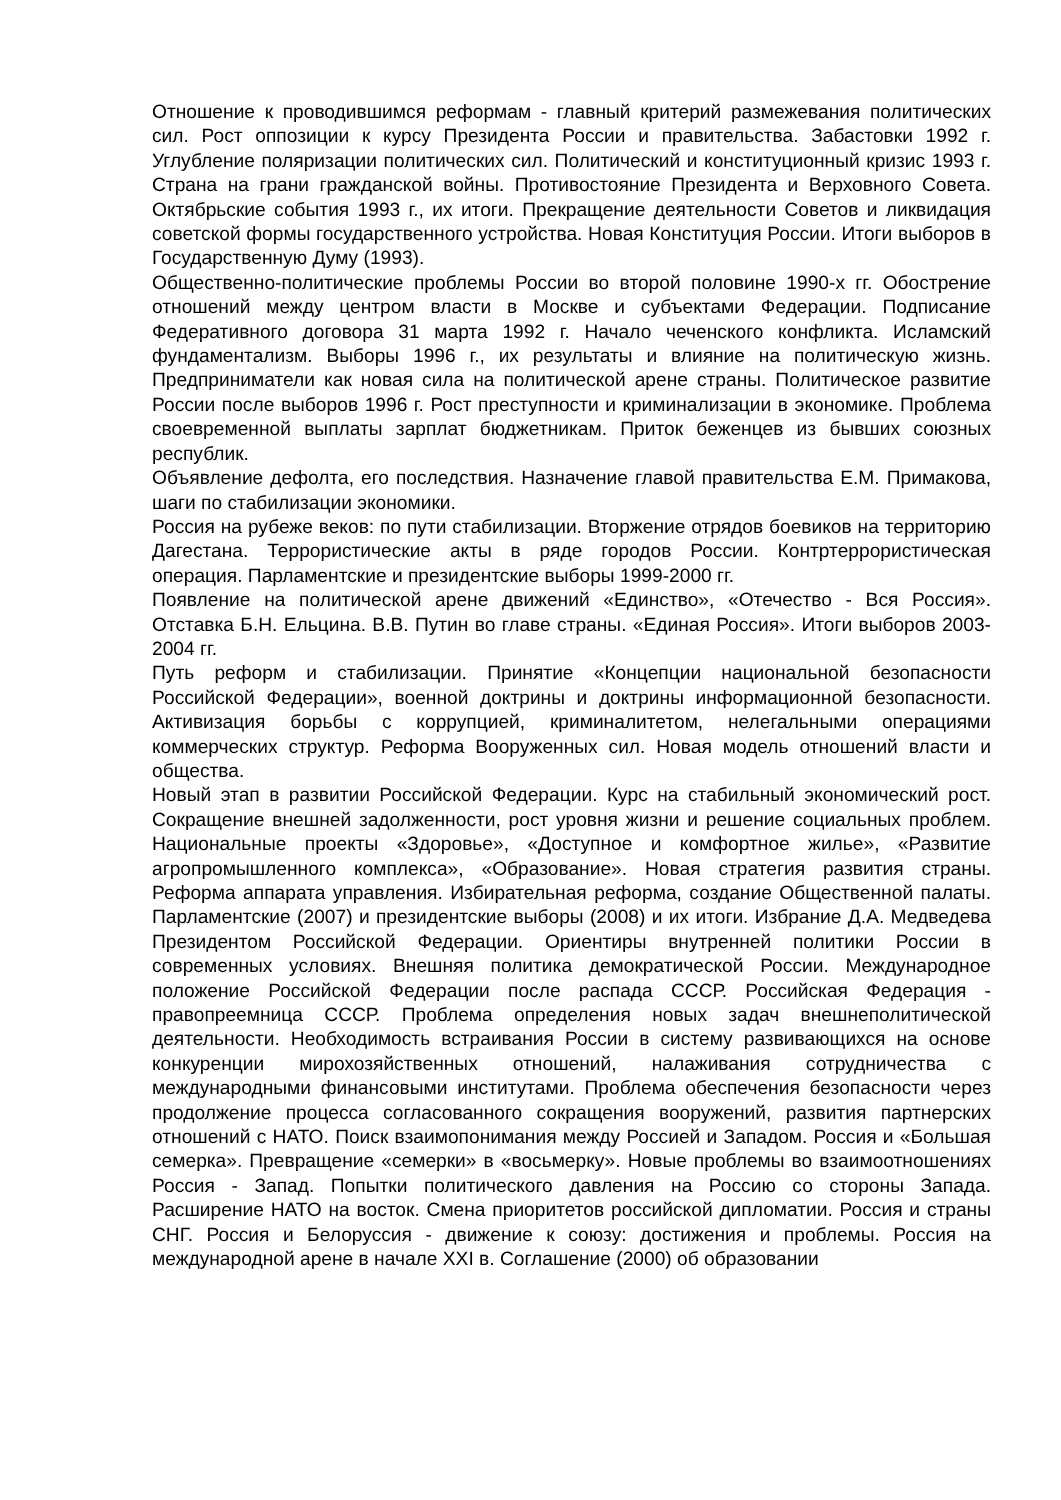Отношение к проводившимся реформам - главный критерий размежевания политических сил. Рост оппозиции к курсу Президента России и правительства. Забастовки 1992 г. Углубление поляризации политических сил. Политический и конституционный кризис 1993 г. Страна на грани гражданской войны. Противостояние Президента и Верховного Совета. Октябрьские события 1993 г., их итоги. Прекращение деятельности Советов и ликвидация советской формы государственного устройства. Новая Конституция России. Итоги выборов в Государственную Думу (1993).
Общественно-политические проблемы России во второй половине 1990-х гг. Обострение отношений между центром власти в Москве и субъектами Федерации. Подписание Федеративного договора 31 марта 1992 г. Начало чеченского конфликта. Исламский фундаментализм. Выборы 1996 г., их результаты и влияние на политическую жизнь. Предприниматели как новая сила на политической арене страны. Политическое развитие России после выборов 1996 г. Рост преступности и криминализации в экономике. Проблема своевременной выплаты зарплат бюджетникам. Приток беженцев из бывших союзных республик.
Объявление дефолта, его последствия. Назначение главой правительства Е.М. Примакова, шаги по стабилизации экономики.
Россия на рубеже веков: по пути стабилизации. Вторжение отрядов боевиков на территорию Дагестана. Террористические акты в ряде городов России. Контртеррористическая операция. Парламентские и президентские выборы 1999-2000 гг.
Появление на политической арене движений «Единство», «Отечество - Вся Россия». Отставка Б.Н. Ельцина. В.В. Путин во главе страны. «Единая Россия». Итоги выборов 2003-2004 гг.
Путь реформ и стабилизации. Принятие «Концепции национальной безопасности Российской Федерации», военной доктрины и доктрины информационной безопасности. Активизация борьбы с коррупцией, криминалитетом, нелегальными операциями коммерческих структур. Реформа Вооруженных сил. Новая модель отношений власти и общества.
Новый этап в развитии Российской Федерации. Курс на стабильный экономический рост. Сокращение внешней задолженности, рост уровня жизни и решение социальных проблем. Национальные проекты «Здоровье», «Доступное и комфортное жилье», «Развитие агропромышленного комплекса», «Образование». Новая стратегия развития страны. Реформа аппарата управления. Избирательная реформа, создание Общественной палаты. Парламентские (2007) и президентские выборы (2008) и их итоги. Избрание Д.А. Медведева Президентом Российской Федерации. Ориентиры внутренней политики России в современных условиях. Внешняя политика демократической России. Международное положение Российской Федерации после распада СССР. Российская Федерация - правопреемница СССР. Проблема определения новых задач внешнеполитической деятельности. Необходимость встраивания России в систему развивающихся на основе конкуренции мирохозяйственных отношений, налаживания сотрудничества с международными финансовыми институтами. Проблема обеспечения безопасности через продолжение процесса согласованного сокращения вооружений, развития партнерских отношений с НАТО. Поиск взаимопонимания между Россией и Западом. Россия и «Большая семерка». Превращение «семерки» в «восьмерку». Новые проблемы во взаимоотношениях Россия - Запад. Попытки политического давления на Россию со стороны Запада. Расширение НАТО на восток. Смена приоритетов российской дипломатии. Россия и страны СНГ. Россия и Белоруссия - движение к союзу: достижения и проблемы. Россия на международной арене в начале XXI в. Соглашение (2000) об образовании